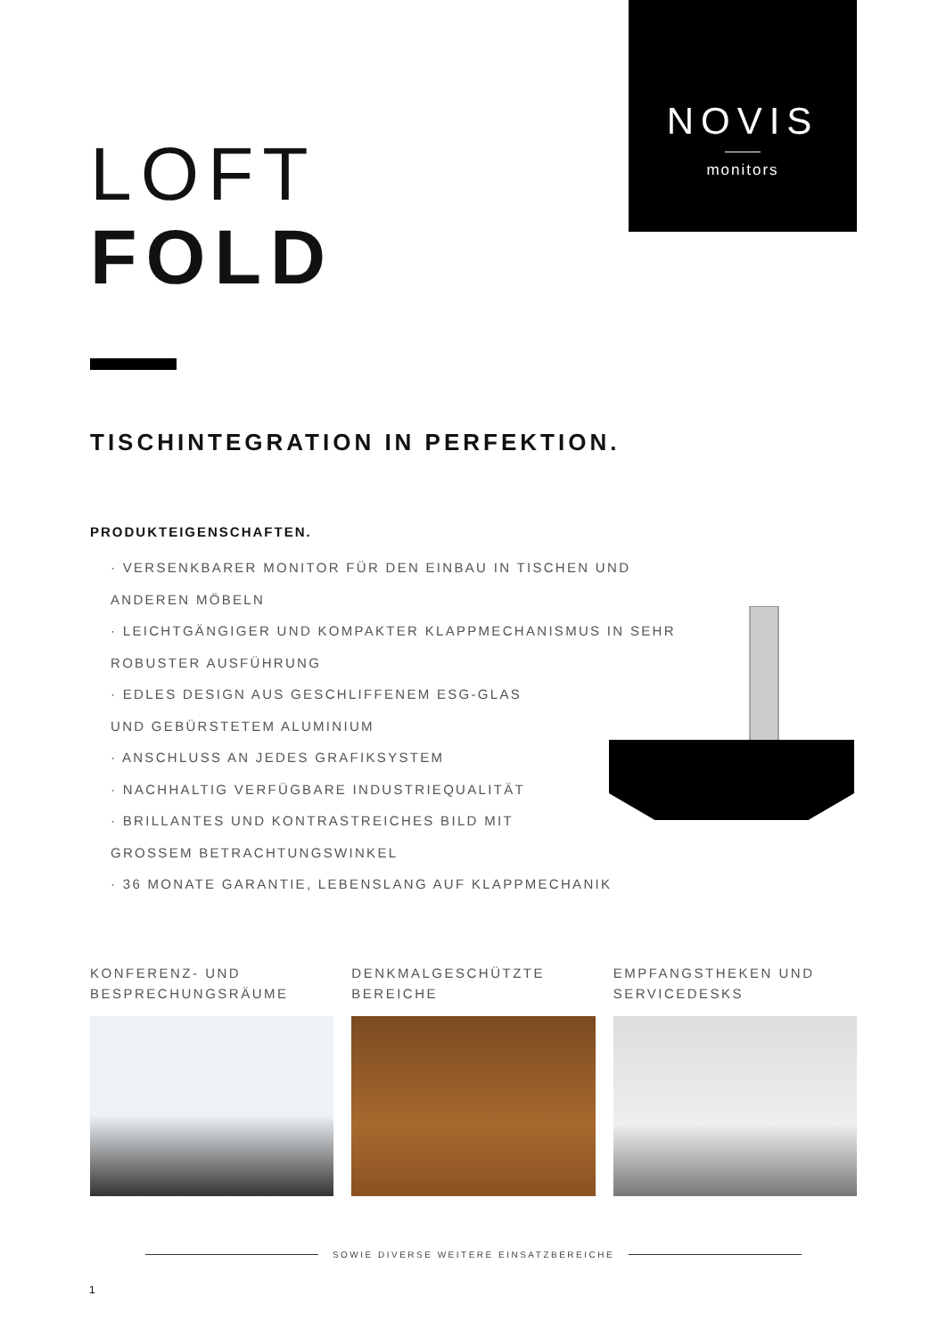NOVIS
monitors
LOFT
FOLD
TISCHINTEGRATION IN PERFEKTION.
PRODUKTEIGENSCHAFTEN.
· VERSENKBARER MONITOR FÜR DEN EINBAU IN TISCHEN UND ANDEREN MÖBELN
· LEICHTGÄNGIGER UND KOMPAKTER KLAPPMECHANISMUS IN SEHR ROBUSTER AUSFÜHRUNG
· EDLES DESIGN AUS GESCHLIFFENEM ESG-GLAS
UND GEBÜRSTETEM ALUMINIUM
· ANSCHLUSS AN JEDES GRAFIKSYSTEM
· NACHHALTIG VERFÜGBARE INDUSTRIEQUALITÄT
· BRILLANTES UND KONTRASTREICHES BILD MIT
GROSSEM BETRACHTUNGSWINKEL
· 36 MONATE GARANTIE, LEBENSLANG AUF KLAPPMECHANIK
KONFERENZ- UND
BESPRECHUNGSRÄUME
DENKMALGESCHÜTZTE
BEREICHE
EMPFANGSTHEKEN UND
SERVICEDESKS
SOWIE DIVERSE WEITERE EINSATZBEREICHE
1